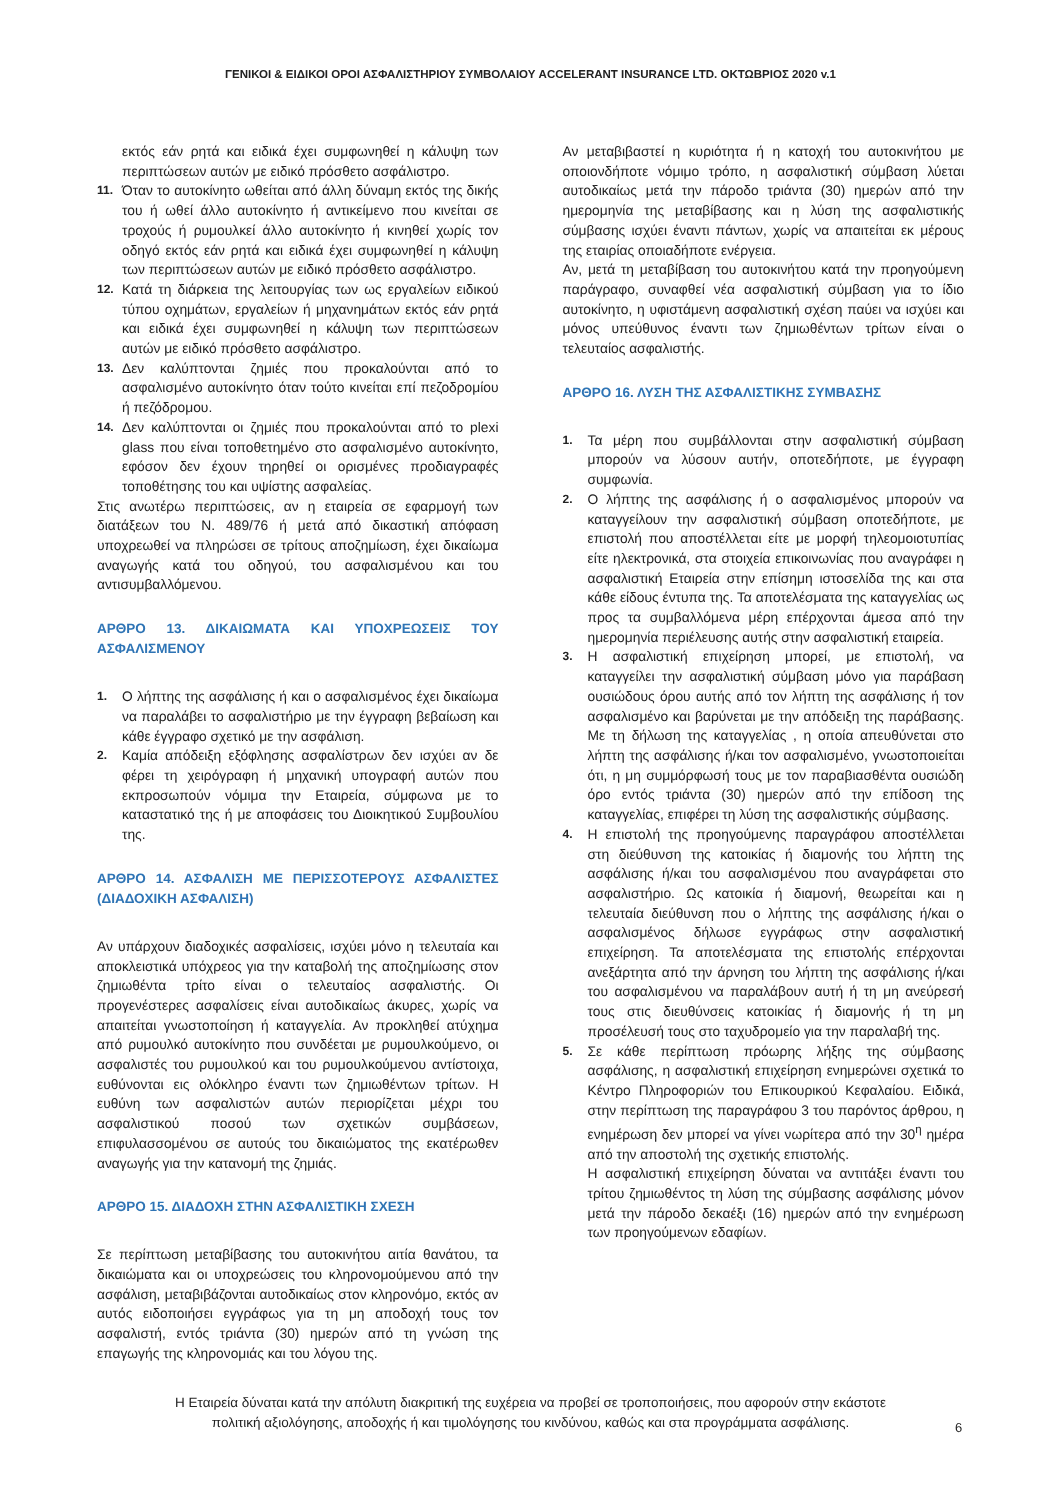ΓΕΝΙΚΟΙ & ΕΙΔΙΚΟΙ ΟΡΟΙ ΑΣΦΑΛΙΣΤΗΡΙΟΥ ΣΥΜΒΟΛΑΙΟΥ ACCELERANT INSURANCE LTD. ΟΚΤΩΒΡΙΟΣ 2020 v.1
εκτός εάν ρητά και ειδικά έχει συμφωνηθεί η κάλυψη των περιπτώσεων αυτών με ειδικό πρόσθετο ασφάλιστρο.
11.
Όταν το αυτοκίνητο ωθείται από άλλη δύναμη εκτός της δικής του ή ωθεί άλλο αυτοκίνητο ή αντικείμενο που κινείται σε τροχούς ή ρυμουλκεί άλλο αυτοκίνητο ή κινηθεί χωρίς τον οδηγό εκτός εάν ρητά και ειδικά έχει συμφωνηθεί η κάλυψη των περιπτώσεων αυτών με ειδικό πρόσθετο ασφάλιστρο.
12.
Κατά τη διάρκεια της λειτουργίας των ως εργαλείων ειδικού τύπου οχημάτων, εργαλείων ή μηχανημάτων εκτός εάν ρητά και ειδικά έχει συμφωνηθεί η κάλυψη των περιπτώσεων αυτών με ειδικό πρόσθετο ασφάλιστρο.
13.
Δεν καλύπτονται ζημιές που προκαλούνται από το ασφαλισμένο αυτοκίνητο όταν τούτο κινείται επί πεζοδρομίου ή πεζόδρομου.
14.
Δεν καλύπτονται οι ζημιές που προκαλούνται από το plexi glass που είναι τοποθετημένο στο ασφαλισμένο αυτοκίνητο, εφόσον δεν έχουν τηρηθεί οι ορισμένες προδιαγραφές τοποθέτησης του και υψίστης ασφαλείας.
Στις ανωτέρω περιπτώσεις, αν η εταιρεία σε εφαρμογή των διατάξεων του Ν. 489/76 ή μετά από δικαστική απόφαση υποχρεωθεί να πληρώσει σε τρίτους αποζημίωση, έχει δικαίωμα αναγωγής κατά του οδηγού, του ασφαλισμένου και του αντισυμβαλλόμενου.
ΑΡΘΡΟ 13. ΔΙΚΑΙΩΜΑΤΑ ΚΑΙ ΥΠΟΧΡΕΩΣΕΙΣ ΤΟΥ ΑΣΦΑΛΙΣΜΕΝΟΥ
1.
Ο λήπτης της ασφάλισης ή και ο ασφαλισμένος έχει δικαίωμα να παραλάβει το ασφαλιστήριο με την έγγραφη βεβαίωση και κάθε έγγραφο σχετικό με την ασφάλιση.
2.
Καμία απόδειξη εξόφλησης ασφαλίστρων δεν ισχύει αν δε φέρει τη χειρόγραφη ή μηχανική υπογραφή αυτών που εκπροσωπούν νόμιμα την Εταιρεία, σύμφωνα με το καταστατικό της ή με αποφάσεις του Διοικητικού Συμβουλίου της.
ΑΡΘΡΟ 14. ΑΣΦΑΛΙΣΗ ΜΕ ΠΕΡΙΣΣΟΤΕΡΟΥΣ ΑΣΦΑΛΙΣΤΕΣ (ΔΙΑΔΟΧΙΚΗ ΑΣΦΑΛΙΣΗ)
Αν υπάρχουν διαδοχικές ασφαλίσεις, ισχύει μόνο η τελευταία και αποκλειστικά υπόχρεος για την καταβολή της αποζημίωσης στον ζημιωθέντα τρίτο είναι ο τελευταίος ασφαλιστής. Οι προγενέστερες ασφαλίσεις είναι αυτοδικαίως άκυρες, χωρίς να απαιτείται γνωστοποίηση ή καταγγελία. Αν προκληθεί ατύχημα από ρυμουλκό αυτοκίνητο που συνδέεται με ρυμουλκούμενο, οι ασφαλιστές του ρυμουλκού και του ρυμουλκούμενου αντίστοιχα, ευθύνονται εις ολόκληρο έναντι των ζημιωθέντων τρίτων. Η ευθύνη των ασφαλιστών αυτών περιορίζεται μέχρι του ασφαλιστικού ποσού των σχετικών συμβάσεων, επιφυλασσομένου σε αυτούς του δικαιώματος της εκατέρωθεν αναγωγής για την κατανομή της ζημιάς.
ΑΡΘΡΟ 15. ΔΙΑΔΟΧΗ ΣΤΗΝ ΑΣΦΑΛΙΣΤΙΚΗ ΣΧΕΣΗ
Σε περίπτωση μεταβίβασης του αυτοκινήτου αιτία θανάτου, τα δικαιώματα και οι υποχρεώσεις του κληρονομούμενου από την ασφάλιση, μεταβιβάζονται αυτοδικαίως στον κληρονόμο, εκτός αν αυτός ειδοποιήσει εγγράφως για τη μη αποδοχή τους τον ασφαλιστή, εντός τριάντα (30) ημερών από τη γνώση της επαγωγής της κληρονομιάς και του λόγου της.
Αν μεταβιβαστεί η κυριότητα ή η κατοχή του αυτοκινήτου με οποιονδήποτε νόμιμο τρόπο, η ασφαλιστική σύμβαση λύεται αυτοδικαίως μετά την πάροδο τριάντα (30) ημερών από την ημερομηνία της μεταβίβασης και η λύση της ασφαλιστικής σύμβασης ισχύει έναντι πάντων, χωρίς να απαιτείται εκ μέρους της εταιρίας οποιαδήποτε ενέργεια.
Αν, μετά τη μεταβίβαση του αυτοκινήτου κατά την προηγούμενη παράγραφο, συναφθεί νέα ασφαλιστική σύμβαση για το ίδιο αυτοκίνητο, η υφιστάμενη ασφαλιστική σχέση παύει να ισχύει και μόνος υπεύθυνος έναντι των ζημιωθέντων τρίτων είναι ο τελευταίος ασφαλιστής.
ΑΡΘΡΟ 16. ΛΥΣΗ ΤΗΣ ΑΣΦΑΛΙΣΤΙΚΗΣ ΣΥΜΒΑΣΗΣ
1.
Τα μέρη που συμβάλλονται στην ασφαλιστική σύμβαση μπορούν να λύσουν αυτήν, οποτεδήποτε, με έγγραφη συμφωνία.
2.
Ο λήπτης της ασφάλισης ή ο ασφαλισμένος μπορούν να καταγγείλουν την ασφαλιστική σύμβαση οποτεδήποτε, με επιστολή που αποστέλλεται είτε με μορφή τηλεομοιοτυπίας είτε ηλεκτρονικά, στα στοιχεία επικοινωνίας που αναγράφει η ασφαλιστική Εταιρεία στην επίσημη ιστοσελίδα της και στα κάθε είδους έντυπα της. Τα αποτελέσματα της καταγγελίας ως προς τα συμβαλλόμενα μέρη επέρχονται άμεσα από την ημερομηνία περιέλευσης αυτής στην ασφαλιστική εταιρεία.
3.
Η ασφαλιστική επιχείρηση μπορεί, με επιστολή, να καταγγείλει την ασφαλιστική σύμβαση μόνο για παράβαση ουσιώδους όρου αυτής από τον λήπτη της ασφάλισης ή τον ασφαλισμένο και βαρύνεται με την απόδειξη της παράβασης. Με τη δήλωση της καταγγελίας , η οποία απευθύνεται στο λήπτη της ασφάλισης ή/και τον ασφαλισμένο, γνωστοποιείται ότι, η μη συμμόρφωσή τους με τον παραβιασθέντα ουσιώδη όρο εντός τριάντα (30) ημερών από την επίδοση της καταγγελίας, επιφέρει τη λύση της ασφαλιστικής σύμβασης.
4.
Η επιστολή της προηγούμενης παραγράφου αποστέλλεται στη διεύθυνση της κατοικίας ή διαμονής του λήπτη της ασφάλισης ή/και του ασφαλισμένου που αναγράφεται στο ασφαλιστήριο. Ως κατοικία ή διαμονή, θεωρείται και η τελευταία διεύθυνση που ο λήπτης της ασφάλισης ή/και ο ασφαλισμένος δήλωσε εγγράφως στην ασφαλιστική επιχείρηση. Τα αποτελέσματα της επιστολής επέρχονται ανεξάρτητα από την άρνηση του λήπτη της ασφάλισης ή/και του ασφαλισμένου να παραλάβουν αυτή ή τη μη ανεύρεσή τους στις διευθύνσεις κατοικίας ή διαμονής ή τη μη προσέλευσή τους στο ταχυδρομείο για την παραλαβή της.
5.
Σε κάθε περίπτωση πρόωρης λήξης της σύμβασης ασφάλισης, η ασφαλιστική επιχείρηση ενημερώνει σχετικά το Κέντρο Πληροφοριών του Επικουρικού Κεφαλαίου. Ειδικά, στην περίπτωση της παραγράφου 3 του παρόντος άρθρου, η ενημέρωση δεν μπορεί να γίνει νωρίτερα από την 30<sup>η</sup> ημέρα από την αποστολή της σχετικής επιστολής.
Η ασφαλιστική επιχείρηση δύναται να αντιτάξει έναντι του τρίτου ζημιωθέντος τη λύση της σύμβασης ασφάλισης μόνον μετά την πάροδο δεκαέξι (16) ημερών από την ενημέρωση των προηγούμενων εδαφίων.
Η Εταιρεία δύναται κατά την απόλυτη διακριτική της ευχέρεια να προβεί σε τροποποιήσεις, που αφορούν στην εκάστοτε
πολιτική αξιολόγησης, αποδοχής ή και τιμολόγησης του κινδύνου, καθώς και στα προγράμματα ασφάλισης.
6